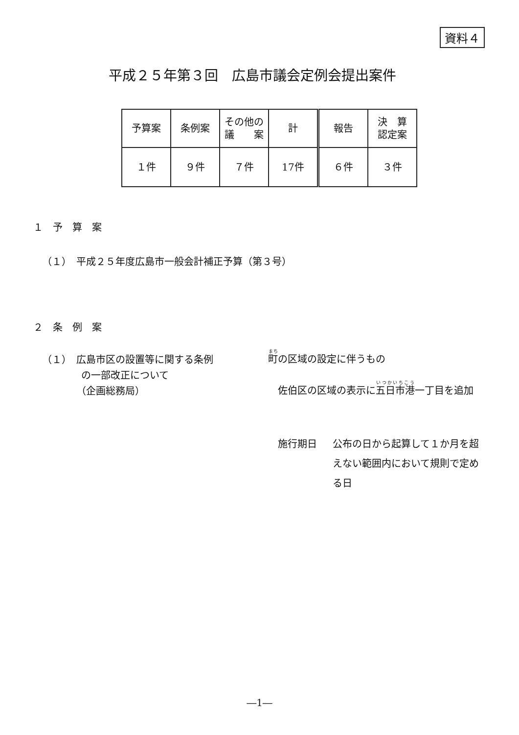資料４
平成２５年第３回　広島市議会定例会提出案件
| 予算案 | 条例案 | その他の 議 案 | 計 | 報告 | 決 算 認定案 |
| １件 | ９件 | ７件 | 17件 | ６件 | ３件 |
１　予　算　案
（１）　平成２５年度広島市一般会計補正予算（第３号）
２　条　例　案
（１）　広島市区の設置等に関する条例
　　　　の一部改正について
　　　　（企画総務局）
町の区域の設定に伴うもの
佐伯区の区域の表示に五日市港一丁目を追加
施行期日 公布の日から起算して１か月を超えない範囲内において規則で定める日
―1―